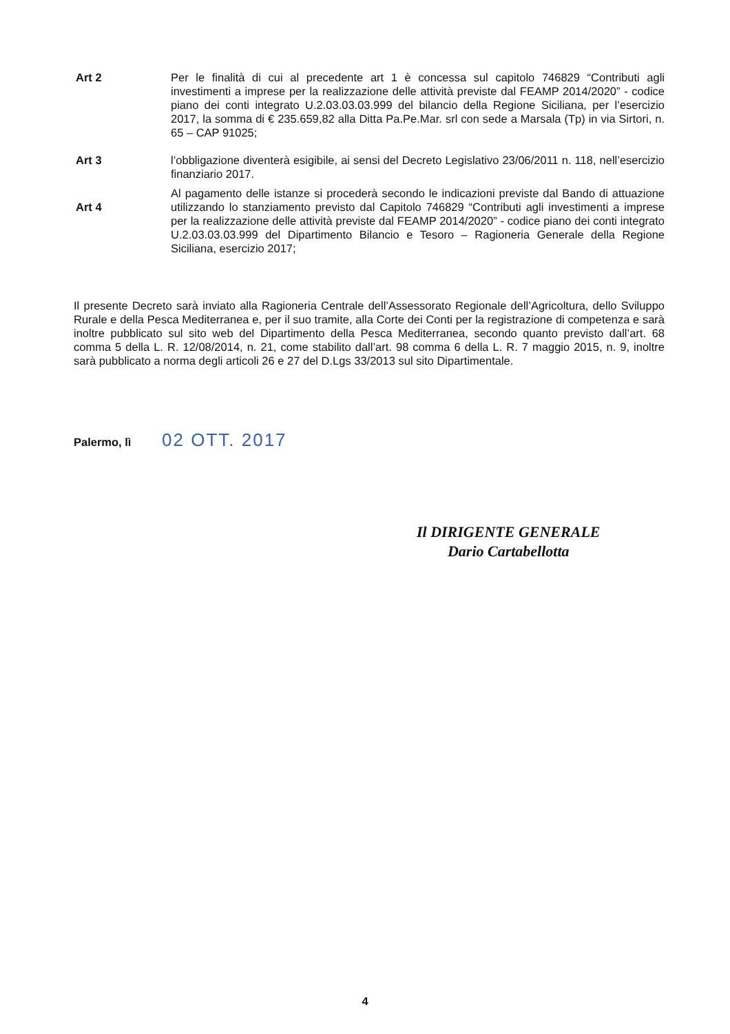Art 2 Per le finalità di cui al precedente art 1 è concessa sul capitolo 746829 “Contributi agli investimenti a imprese per la realizzazione delle attività previste dal FEAMP 2014/2020” - codice piano dei conti integrato U.2.03.03.03.999 del bilancio della Regione Siciliana, per l’esercizio 2017, la somma di € 235.659,82 alla Ditta Pa.Pe.Mar. srl con sede a Marsala (Tp) in via Sirtori, n. 65 – CAP 91025;
Art 3 l’obbligazione diventerà esigibile, ai sensi del Decreto Legislativo 23/06/2011 n. 118, nell’esercizio finanziario 2017.
Art 4
Al pagamento delle istanze si procederà secondo le indicazioni previste dal Bando di attuazione utilizzando lo stanziamento previsto dal Capitolo 746829 “Contributi agli investimenti a imprese per la realizzazione delle attività previste dal FEAMP 2014/2020” - codice piano dei conti integrato U.2.03.03.03.999 del Dipartimento Bilancio e Tesoro – Ragioneria Generale della Regione Siciliana, esercizio 2017;
Il presente Decreto sarà inviato alla Ragioneria Centrale dell’Assessorato Regionale dell’Agricoltura, dello Sviluppo Rurale e della Pesca Mediterranea e, per il suo tramite, alla Corte dei Conti per la registrazione di competenza e sarà inoltre pubblicato sul sito web del Dipartimento della Pesca Mediterranea, secondo quanto previsto dall’art. 68 comma 5 della L. R. 12/08/2014, n. 21, come stabilito dall’art. 98 comma 6 della L. R. 7 maggio 2015, n. 9, inoltre sarà pubblicato a norma degli articoli 26 e 27 del D.Lgs 33/2013 sul sito Dipartimentale.
Palermo, lì 02 OTT. 2017
Il DIRIGENTE GENERALE
Dario Cartabellotta
4